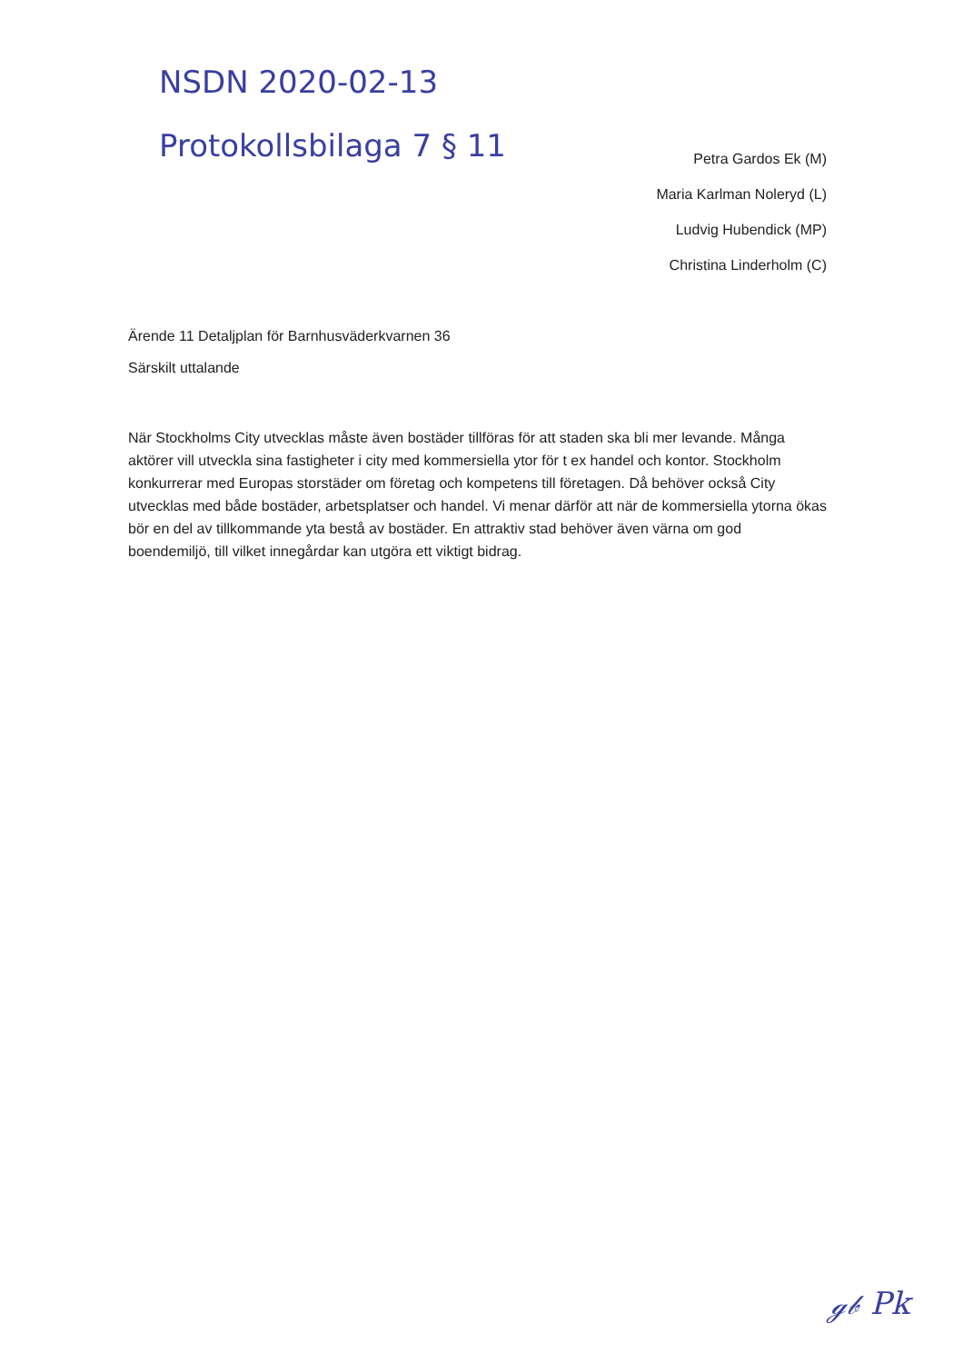NSDN 2020-02-13
Protokollsbilaga 7 § 11
Petra Gardos Ek (M)
Maria Karlman Noleryd (L)
Ludvig Hubendick (MP)
Christina Linderholm (C)
Ärende 11 Detaljplan för Barnhusväderkvarnen 36
Särskilt uttalande
När Stockholms City utvecklas måste även bostäder tillföras för att staden ska bli mer levande. Många aktörer vill utveckla sina fastigheter i city med kommersiella ytor för t ex handel och kontor. Stockholm konkurrerar med Europas storstäder om företag och kompetens till företagen. Då behöver också City utvecklas med både bostäder, arbetsplatser och handel. Vi menar därför att när de kommersiella ytorna ökas bör en del av tillkommande yta bestå av bostäder. En attraktiv stad behöver även värna om god boendemiljö, till vilket innegårdar kan utgöra ett viktigt bidrag.
ℊ𝒷 Pk